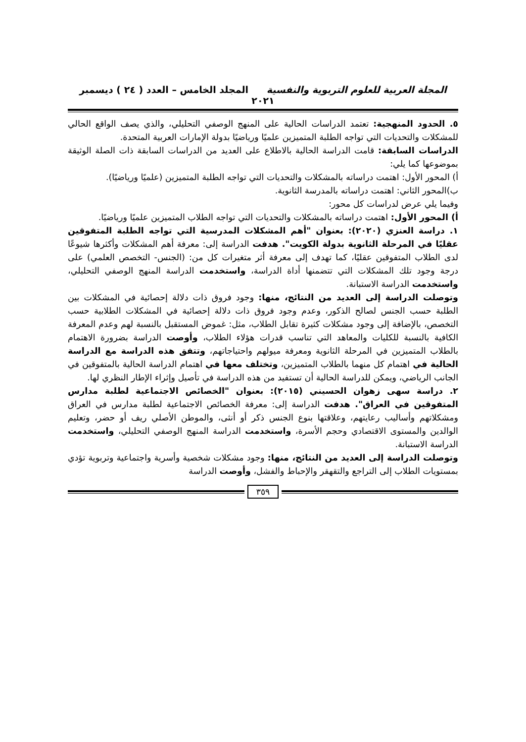المجلة العربية للعلوم التربوية والنفسية المجلد الخامس – العدد ( ٢٤ ) ديسمبر ٢٠٢١
٥. الحدود المنهجية: تعتمد الدراسات الحالية على المنهج الوصفي التحليلي، والذي يصف الواقع الحالي للمشكلات والتحديات التي تواجه الطلبة المتميزين علميًا ورياضيًا بدولة الإمارات العربية المتحدة.
الدراسات السابقة: قامت الدراسة الحالية بالاطلاع على العديد من الدراسات السابقة ذات الصلة الوثيقة بموضوعها كما يلي:
أ) المحور الأول: اهتمت دراساته بالمشكلات والتحديات التي تواجه الطلبة المتميزين (علميًا ورياضيًا).
ب)المحور الثاني: اهتمت دراساته بالمدرسة الثانوية.
وفيما يلي عرض لدراسات كل محور:
أ) المحور الأول: اهتمت دراساته بالمشكلات والتحديات التي تواجه الطلاب المتميزين علميًا ورياضيًا.
١. دراسة العنزي (٢٠٢٠): بعنوان "أهم المشكلات المدرسية التي تواجه الطلبة المتفوقين عقليًا في المرحلة الثانوية بدولة الكويت". هدفت الدراسة إلى: معرفة أهم المشكلات وأكثرها شيوعًا لدى الطلاب المتفوقين عقليًا، كما تهدف إلى معرفة أثر متغيرات كل من: (الجنس- التخصص العلمي) على درجة وجود تلك المشكلات التي تتضمنها أداة الدراسة، واستخدمت الدراسة المنهج الوصفي التحليلي، واستخدمت الدراسة الاستبانة.
وتوصلت الدراسة إلى العديد من النتائج، منها: وجود فروق ذات دلالة إحصائية في المشكلات بين الطلبة حسب الجنس لصالح الذكور، وعدم وجود فروق ذات دلالة إحصائية في المشكلات الطلابية حسب التخصص، بالإضافة إلى وجود مشكلات كثيرة تقابل الطلاب، مثل: غموض المستقبل بالنسبة لهم وعدم المعرفة الكافية بالنسبة للكليات والمعاهد التي تناسب قدرات هؤلاء الطلاب، وأوصت الدراسة بضرورة الاهتمام بالطلاب المتميزين في المرحلة الثانوية ومعرفة ميولهم واحتياجاتهم، وتتفق هذه الدراسة مع الدراسة الحالية في اهتمام كل منهما بالطلاب المتميزين، وتختلف معها في اهتمام الدراسة الحالية بالمتفوقين في الجانب الرياضي، ويمكن للدراسة الحالية أن تستفيد من هذه الدراسة في تأصيل وإثراء الإطار النظري لها.
٢. دراسة سهى زهوان الحسيني (٢٠١٥): بعنوان "الخصائص الاجتماعية لطلبة مدارس المتفوقين في العراق". هدفت الدراسة إلى: معرفة الخصائص الاجتماعية لطلبة مدارس في العراق ومشكلاتهم وأساليب رعايتهم، وعلاقتها بنوع الجنس ذكر أو أنثى، والموطن الأصلي ريف أو حضر، وتعليم الوالدين والمستوى الاقتصادي وحجم الأسرة، واستخدمت الدراسة المنهج الوصفي التحليلي، واستخدمت الدراسة الاستبانة.
وتوصلت الدراسة إلى العديد من النتائج، منها: وجود مشكلات شخصية وأسرية واجتماعية وتربوية تؤدي بمستويات الطلاب إلى التراجع والتقهقر والإحباط والفشل، وأوصت الدراسة
٣٥٩